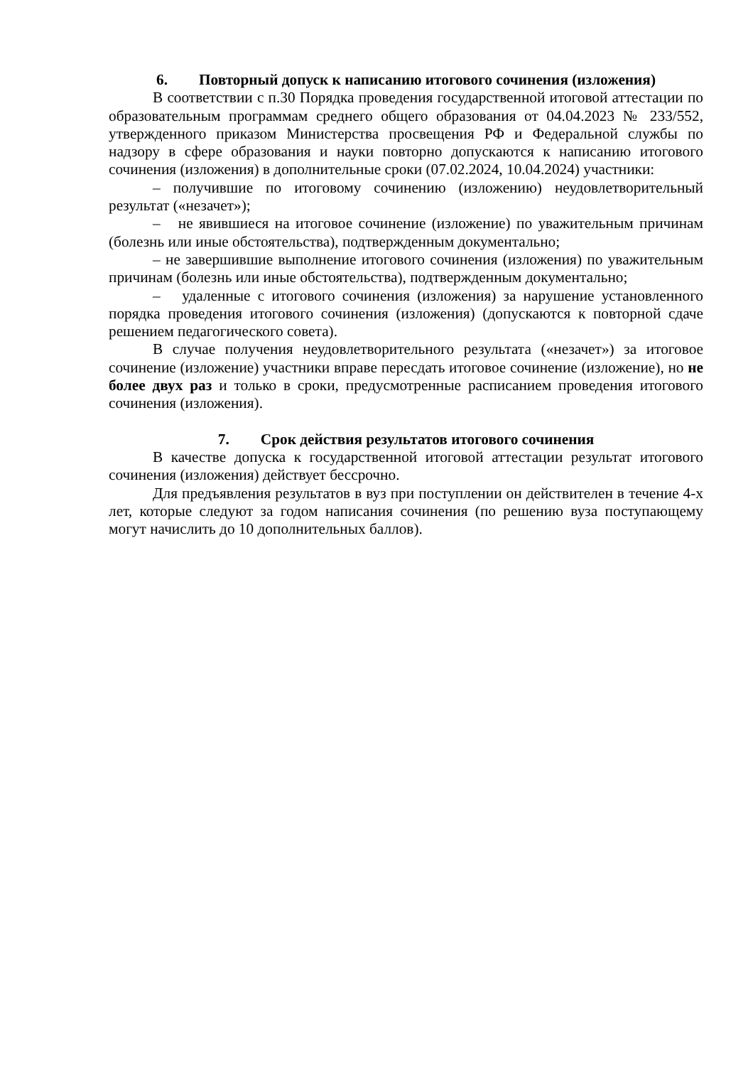6. Повторный допуск к написанию итогового сочинения (изложения)
В соответствии с п.30 Порядка проведения государственной итоговой аттестации по образовательным программам среднего общего образования от 04.04.2023 № 233/552, утвержденного приказом Министерства просвещения РФ и Федеральной службы по надзору в сфере образования и науки повторно допускаются к написанию итогового сочинения (изложения) в дополнительные сроки (07.02.2024, 10.04.2024) участники:
– получившие по итоговому сочинению (изложению) неудовлетворительный результат («незачет»);
– не явившиеся на итоговое сочинение (изложение) по уважительным причинам (болезнь или иные обстоятельства), подтвержденным документально;
– не завершившие выполнение итогового сочинения (изложения) по уважительным причинам (болезнь или иные обстоятельства), подтвержденным документально;
– удаленные с итогового сочинения (изложения) за нарушение установленного порядка проведения итогового сочинения (изложения) (допускаются к повторной сдаче решением педагогического совета).
В случае получения неудовлетворительного результата («незачет») за итоговое сочинение (изложение) участники вправе пересдать итоговое сочинение (изложение), но не более двух раз и только в сроки, предусмотренные расписанием проведения итогового сочинения (изложения).
7. Срок действия результатов итогового сочинения
В качестве допуска к государственной итоговой аттестации результат итогового сочинения (изложения) действует бессрочно.
Для предъявления результатов в вуз при поступлении он действителен в течение 4-х лет, которые следуют за годом написания сочинения (по решению вуза поступающему могут начислить до 10 дополнительных баллов).